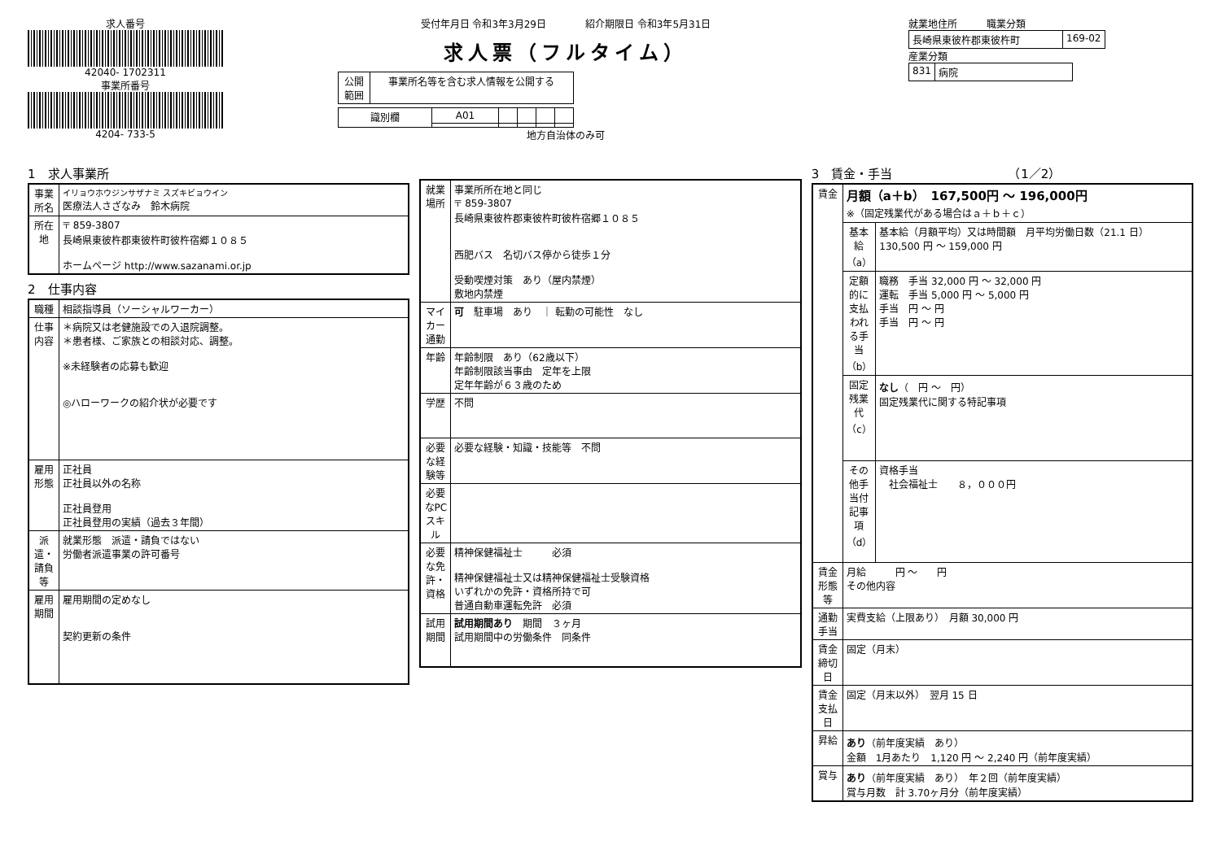求人番号
42040- 1702311
事業所番号
4204- 733-5
受付年月日 令和3年3月29日　　　　紹介期限日 令和3年5月31日
求人票（フルタイム）
| 公開 範囲 | 事業所名等を含む求人情報を公開する |
| 識別欄 | A01 | | | | |
地方自治体のみ可
就業地住所　　　職業分類
| 長崎県東彼杵郡東彼杵町 | 169-02 |
産業分類
| 831 | 病院 |
1　求人事業所
| 事業所名 | イリョウホウジンサザナミ スズキビョウイン 医療法人さざなみ 鈴木病院 |
| 所在地 | 〒 859-3807 長崎県東彼杵郡東彼杵町彼杵宿郷１０８５ ホームページ http://www.sazanami.or.jp |
2　仕事内容
| 職種 | 相談指導員（ソーシャルワーカー） |
| 仕事内容 | ＊病院又は老健施設での入退院調整。 ＊患者様、ご家族との相談対応、調整。 ※未経験者の応募も歓迎 ◎ハローワークの紹介状が必要です |
| 雇用形態 | 正社員 正社員以外の名称 正社員登用 正社員登用の実績（過去３年間） |
| 派遣・請負等 | 就業形態 派遣・請負ではない 労働者派遣事業の許可番号 |
| 雇用期間 | 雇用期間の定めなし 契約更新の条件 |
| 就業場所 | 事業所所在地と同じ 〒 859-3807 長崎県東彼杵郡東彼杵町彼杵宿郷１０８５ 西肥バス 名切バス停から徒歩１分 受動喫煙対策 あり（屋内禁煙） 敷地内禁煙 |
| マイカー通勤 | 可 駐車場 あり ｜ 転勤の可能性 なし |
| 年齢 | 年齢制限 あり（62歳以下） 年齢制限該当事由 定年を上限 定年年齢が６３歳のため |
| 学歴 | 不問 |
| 必要な経験等 | 必要な経験・知識・技能等 不問 |
| 必要なPCスキル | |
| 必要な免許・資格 | 精神保健福祉士 必須 精神保健福祉士又は精神保健福祉士受験資格 いずれかの免許・資格所持で可 普通自動車運転免許 必須 |
| 試用期間 | 試用期間あり 期間 ３ヶ月 試用期間中の労働条件 同条件 |
3　賃金・手当　　　　　　　　　　（1／2）
| 賃金 | 月額（a＋b） 167,500円 ～ 196,000円 ※（固定残業代がある場合はａ＋ｂ＋ｃ） | |
| | 基本給（a） | 基本給（月額平均）又は時間額 月平均労働日数（21.1 日） 130,500 円 ～ 159,000 円 |
| | 定額的に支払われる手当（b） | 職務 手当 32,000 円 ～ 32,000 円 運転 手当 5,000 円 ～ 5,000 円 手当 円 ～ 円 手当 円 ～ 円 |
| | 固定残業代（c） | なし （ 円 ～ 円） 固定残業代に関する特記事項 |
| | その他手当付記事項（d） | 資格手当 社会福祉士 ８，０００円 |
| 賃金形態等 | 月給 円 ～ 円 その他内容 | |
| 通勤手当 | 実費支給（上限あり） 月額 30,000 円 | |
| 賃金締切日 | 固定（月末） | |
| 賃金支払日 | 固定（月末以外） 翌月 15 日 | |
| 昇給 | あり （前年度実績 あり） 金額 1月あたり 1,120 円 ～ 2,240 円（前年度実績） | |
| 賞与 | あり （前年度実績 あり） 年２回（前年度実績） 賞与月数 計 3.70ヶ月分（前年度実績） | |